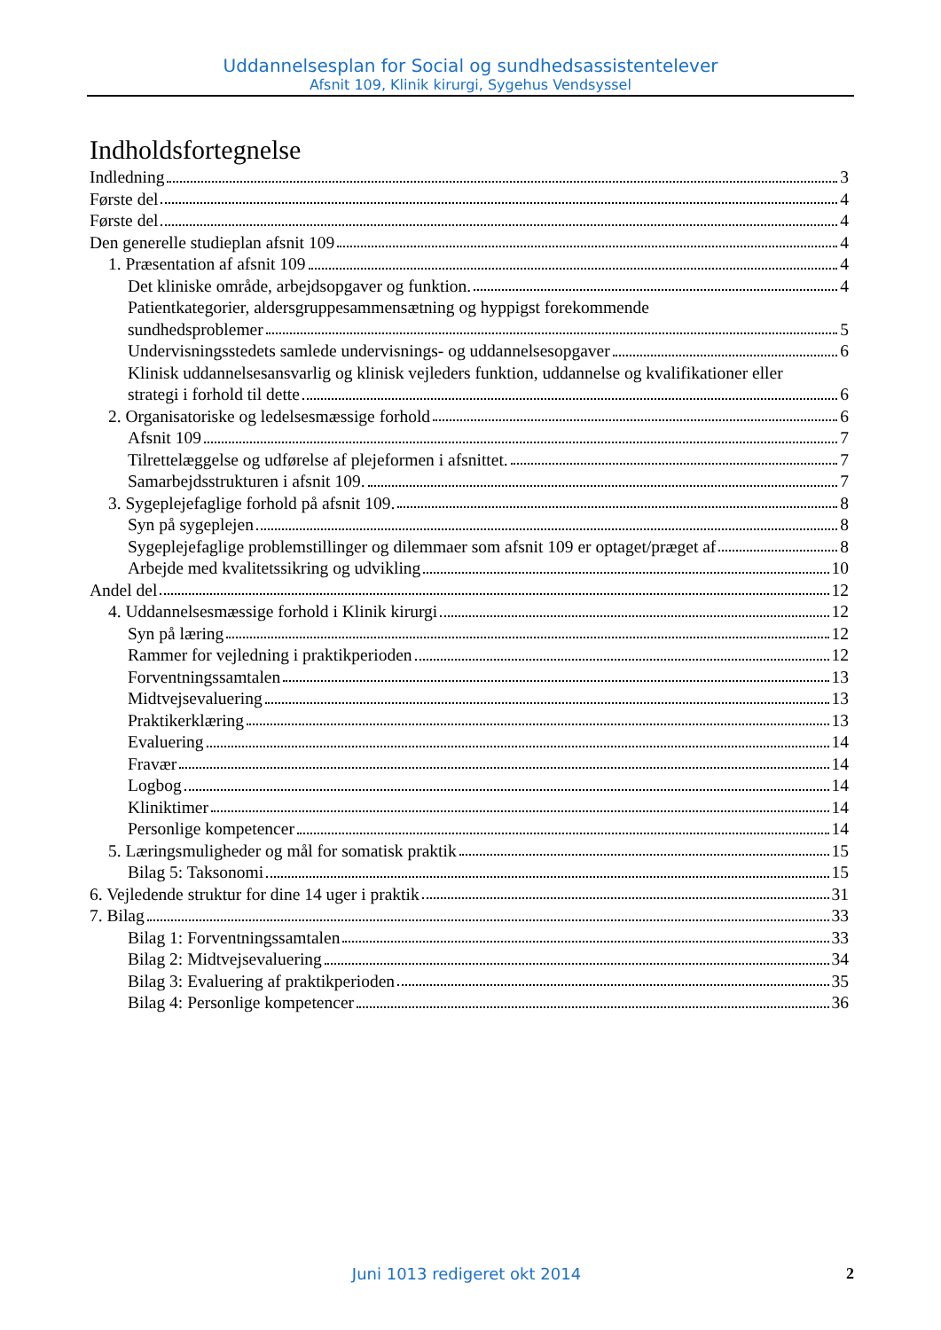Uddannelsesplan for Social og sundhedsassistentelever
Afsnit 109, Klinik kirurgi, Sygehus Vendsyssel
Indholdsfortegnelse
Indledning 3
Første del 4
Første del 4
Den generelle studieplan afsnit 109 4
1. Præsentation af afsnit 109 4
Det kliniske område, arbejdsopgaver og funktion. 4
Patientkategorier, aldersgruppesammensætning og hyppigst forekommende
sundhedsproblemer 5
Undervisningsstedets samlede undervisnings- og uddannelsesopgaver 6
Klinisk uddannelsesansvarlig og klinisk vejleders funktion, uddannelse og kvalifikationer eller
strategi i forhold til dette 6
2. Organisatoriske og ledelsesmæssige forhold 6
Afsnit 109 7
Tilrettelæggelse og udførelse af plejeformen i afsnittet. 7
Samarbejdsstrukturen i afsnit 109. 7
3. Sygeplejefaglige forhold på afsnit 109. 8
Syn på sygeplejen 8
Sygeplejefaglige problemstillinger og dilemmaer som afsnit 109 er optaget/præget af 8
Arbejde med kvalitetssikring og udvikling 10
Andel del 12
4. Uddannelsesmæssige forhold i Klinik kirurgi 12
Syn på læring 12
Rammer for vejledning i praktikperioden 12
Forventningssamtalen 13
Midtvejsevaluering 13
Praktikerklæring 13
Evaluering 14
Fravær 14
Logbog 14
Kliniktimer 14
Personlige kompetencer 14
5. Læringsmuligheder og mål for somatisk praktik 15
Bilag 5: Taksonomi 15
6. Vejledende struktur for dine 14 uger i praktik 31
7. Bilag 33
Bilag 1: Forventningssamtalen 33
Bilag 2: Midtvejsevaluering 34
Bilag 3: Evaluering af praktikperioden 35
Bilag 4: Personlige kompetencer 36
Juni 1013 redigeret okt 2014 2